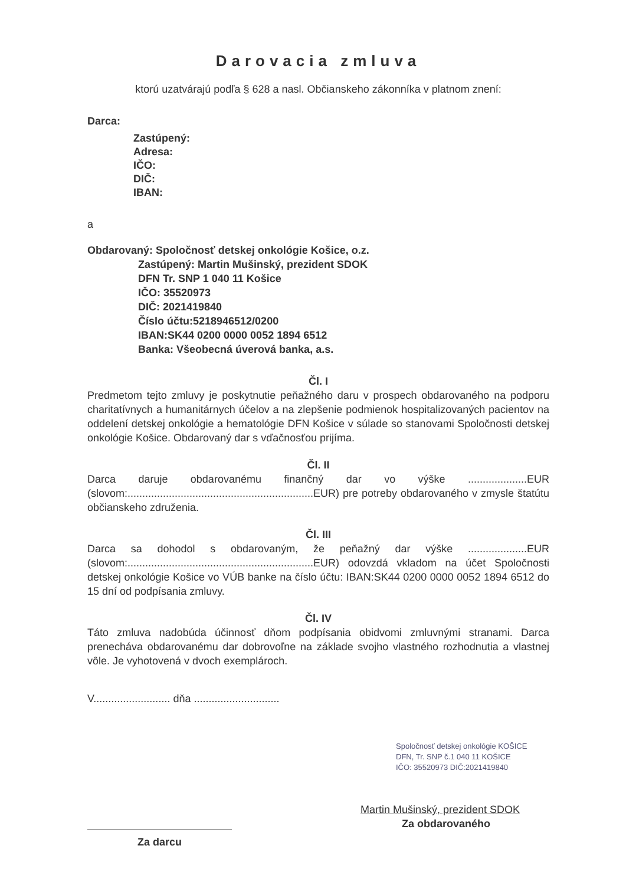Darovacia zmluva
ktorú uzatvárajú podľa § 628 a nasl. Občianskeho zákonníka v platnom znení:
Darca:
Zastúpený:
Adresa:
IČO:
DIČ:
IBAN:
a
Obdarovaný: Spoločnosť detskej onkológie Košice, o.z.
Zastúpený: Martin Mušinský, prezident SDOK
DFN Tr. SNP 1 040 11 Košice
IČO: 35520973
DIČ: 2021419840
Číslo účtu:5218946512/0200
IBAN:SK44 0200 0000 0052 1894 6512
Banka: Všeobecná úverová banka, a.s.
Čl. I
Predmetom tejto zmluvy je poskytnutie peňažného daru v prospech obdarovaného na podporu charitatívnych a humanitárnych účelov a na zlepšenie podmienok hospitalizovaných pacientov na oddelení detskej onkológie a hematológie DFN Košice v súlade so stanovami Spoločnosti detskej onkológie Košice. Obdarovaný dar s vďačnosťou prijíma.
Čl. II
Darca daruje obdarovanému finančný dar vo výške ....................EUR (slovom:...............................................................EUR) pre potreby obdarovaného v zmysle štatútu občianskeho združenia.
Čl. III
Darca sa dohodol s obdarovaným, že peňažný dar výške ....................EUR (slovom:...............................................................EUR) odovzdá vkladom na účet Spoločnosti detskej onkológie Košice vo VÚB banke na číslo účtu: IBAN:SK44 0200 0000 0052 1894 6512 do 15 dní od podpísania zmluvy.
Čl. IV
Táto zmluva nadobúda účinnosť dňom podpísania obidvomi zmluvnými stranami. Darca prenecháva obdarovanému dar dobrovoľne na základe svojho vlastného rozhodnutia a vlastnej vôle. Je vyhotovená v dvoch exemplároch.
V.......................... dňa .............................
Za darcu
Spoločnosť detskej onkológie KOŠICE
DFN, Tr. SNP č.1 040 11 KOŠICE
IČO: 35520973 DIČ:2021419840
Martin Mušinský, prezident SDOK
Za obdarovaného